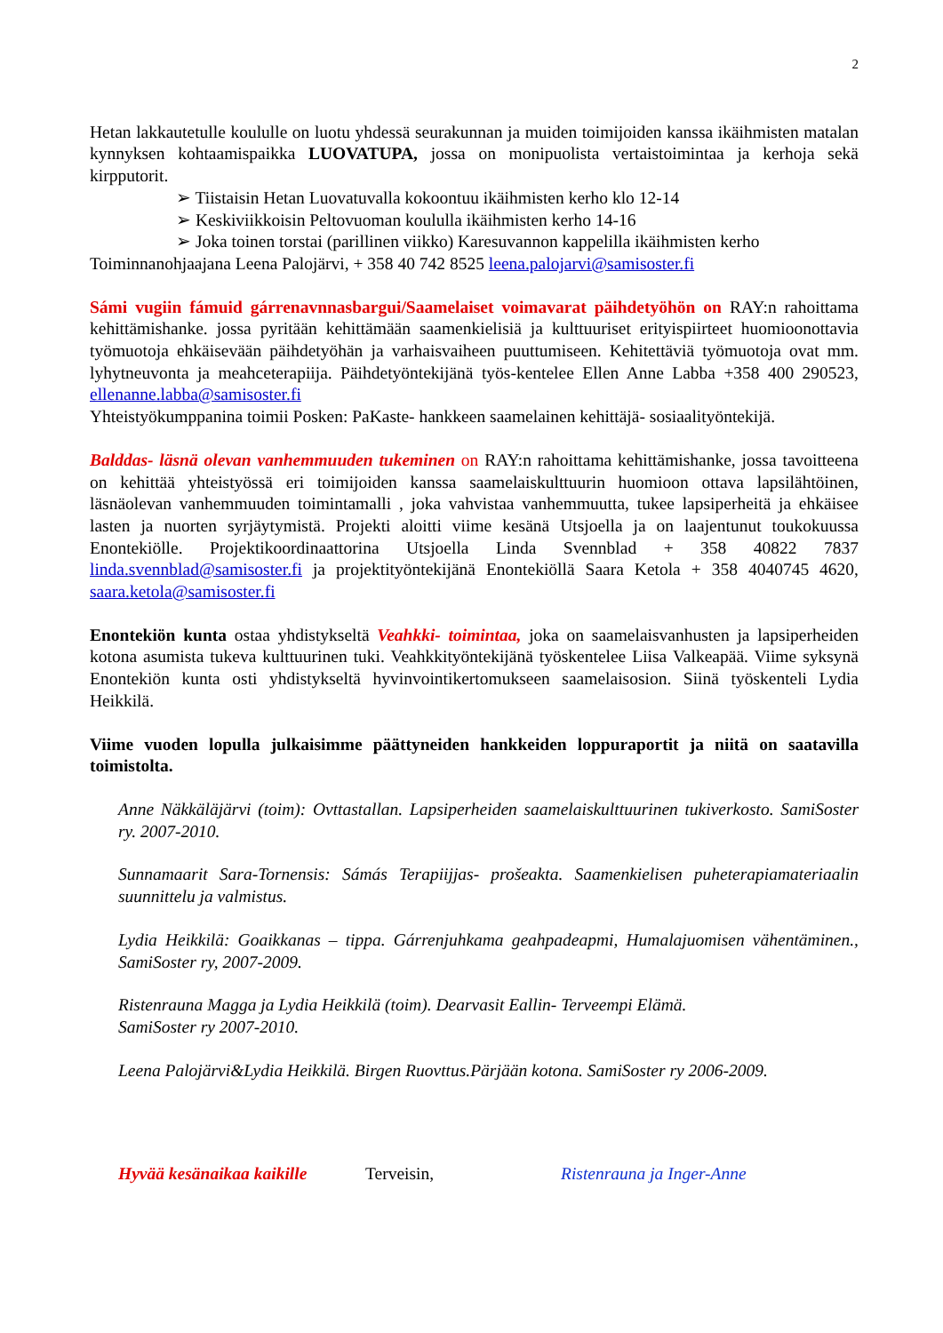2
Hetan lakkautetulle koululle on luotu yhdessä seurakunnan ja muiden toimijoiden kanssa ikäihmisten matalan kynnyksen kohtaamispaikka LUOVATUPA, jossa on monipuolista vertaistoimintaa ja kerhoja sekä kirpputorit.
➢ Tiistaisin Hetan Luovatuvalla kokoontuu ikäihmisten kerho klo 12-14
➢ Keskiviikkoisin Peltovuoman koululla ikäihmisten kerho 14-16
➢ Joka toinen torstai (parillinen viikko) Karesuvannon kappelilla ikäihmisten kerho
Toiminnanohjaajana Leena Palojärvi, + 358 40 742 8525 leena.palojarvi@samisoster.fi
Sámi vugiin fámuid gárrenavnnasbargui/Saamelaiset voimavarat päihdetyöhön on RAY:n rahoittama kehittämishanke. jossa pyritään kehittämään saamenkielisiä ja kulttuuriset erityispiirteet huomioonottavia työmuotoja ehkäisevään päihdetyöhän ja varhaisvaiheen puuttumiseen. Kehitettäviä työmuotoja ovat mm. lyhytneuvonta ja meahceterapiija. Päihdetyöntekijänä työs-kentelee Ellen Anne Labba +358 400 290523, ellenanne.labba@samisoster.fi
Yhteistyökumppanina toimii Posken: PaKaste- hankkeen saamelainen kehittäjä- sosiaalityöntekijä.
Balddas- läsnä olevan vanhemmuuden tukeminen on RAY:n rahoittama kehittämishanke, jossa tavoitteena on kehittää yhteistyössä eri toimijoiden kanssa saamelaiskulttuurin huomioon ottava lapsilähtöinen, läsnäolevan vanhemmuuden toimintamalli , joka vahvistaa vanhemmuutta, tukee lapsiperheitä ja ehkäisee lasten ja nuorten syrjäytymistä. Projekti aloitti viime kesänä Utsjoella ja on laajentunut toukokuussa Enontekiölle. Projektikoordinaattorina Utsjoella Linda Svennblad + 358 40822 7837 linda.svennblad@samisoster.fi ja projektityöntekijänä Enontekiöllä Saara Ketola + 358 4040745 4620, saara.ketola@samisoster.fi
Enontekiön kunta ostaa yhdistykseltä Veahkki- toimintaa, joka on saamelaisvanhusten ja lapsiperheiden kotona asumista tukeva kulttuurinen tuki. Veahkkityöntekijänä työskentelee Liisa Valkeapää. Viime syksynä Enontekiön kunta osti yhdistykseltä hyvinvointikertomukseen saamelaisosion. Siinä työskenteli Lydia Heikkilä.
Viime vuoden lopulla julkaisimme päättyneiden hankkeiden loppuraportit ja niitä on saatavilla toimistolta.
Anne Näkkäläjärvi (toim): Ovttastallan. Lapsiperheiden saamelaiskulttuurinen tukiverkosto. SamiSoster ry. 2007-2010.
Sunnamaarit Sara-Tornensis: Sámás Terapiijjas- prošeakta. Saamenkielisen puheterapiamateriaalin suunnittelu ja valmistus.
Lydia Heikkilä: Goaikkanas – tippa. Gárrenjuhkama geahpadeapmi, Humalajuomisen vähentäminen., SamiSoster ry, 2007-2009.
Ristenrauna Magga ja Lydia Heikkilä (toim). Dearvasit Eallin- Terveempi Elämä.
SamiSoster ry 2007-2010.
Leena Palojärvi&Lydia Heikkilä. Birgen Ruovttus.Pärjään kotona. SamiSoster ry 2006-2009.
Hyvää kesänaikaa kaikille Terveisin, Ristenrauna ja Inger-Anne